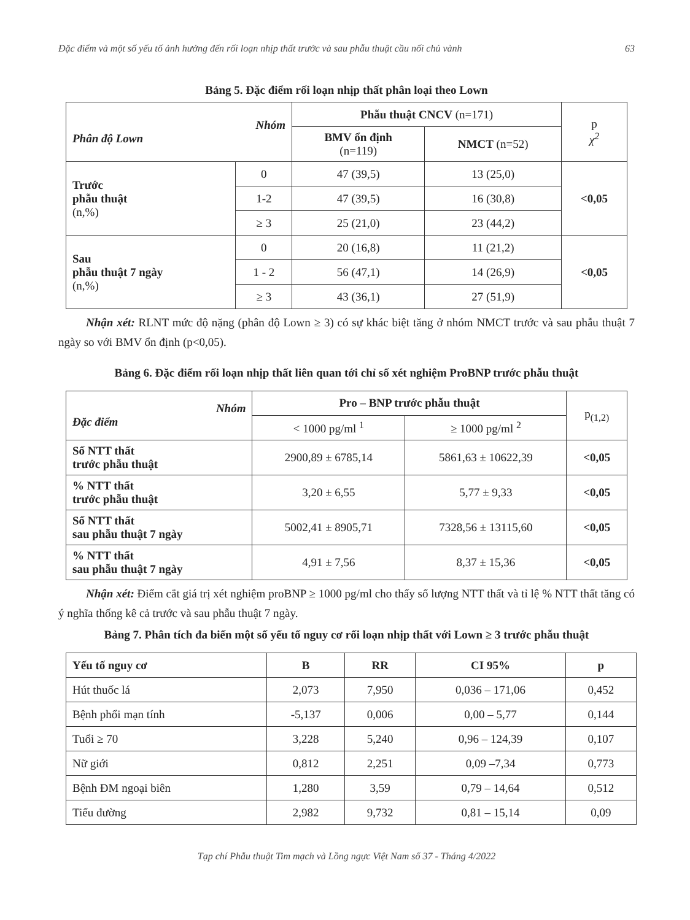Đặc điểm và một số yếu tố ảnh hưởng đến rối loạn nhịp thất trước và sau phẫu thuật cầu nối chủ vành 63
Bảng 5. Đặc điểm rối loạn nhịp thất phân loại theo Lown
| Nhóm Phân độ Lown | | Phẫu thuật CNCV (n=171) | | p χ<sup>2</sup> |
| | | BMV ổn định (n=119) | NMCT (n=52) | |
| Trước phẫu thuật (n,%) | 0 | 47 (39,5) | 13 (25,0) | <0,05 |
| | 1-2 | 47 (39,5) | 16 (30,8) | |
| | ≥ 3 | 25 (21,0) | 23 (44,2) | |
| Sau phẫu thuật 7 ngày (n,%) | 0 | 20 (16,8) | 11 (21,2) | <0,05 |
| | 1 - 2 | 56 (47,1) | 14 (26,9) | |
| | ≥ 3 | 43 (36,1) | 27 (51,9) | |
Nhận xét: RLNT mức độ nặng (phân độ Lown ≥ 3) có sự khác biệt tăng ở nhóm NMCT trước và sau phẫu thuật 7 ngày so với BMV ổn định (p<0,05).
Bảng 6. Đặc điểm rối loạn nhịp thất liên quan tới chỉ số xét nghiệm ProBNP trước phẫu thuật
| Nhóm Đặc điểm | Pro – BNP trước phẫu thuật | | p<sub>(1,2)</sub> |
| | < 1000 pg/ml <sup>1</sup> | ≥ 1000 pg/ml <sup>2</sup> | |
| Số NTT thất trước phẫu thuật | 2900,89 ± 6785,14 | 5861,63 ± 10622,39 | <0,05 |
| % NTT thất trước phẫu thuật | 3,20 ± 6,55 | 5,77 ± 9,33 | <0,05 |
| Số NTT thất sau phẫu thuật 7 ngày | 5002,41 ± 8905,71 | 7328,56 ± 13115,60 | <0,05 |
| % NTT thất sau phẫu thuật 7 ngày | 4,91 ± 7,56 | 8,37 ± 15,36 | <0,05 |
Nhận xét: Điểm cắt giá trị xét nghiệm proBNP ≥ 1000 pg/ml cho thấy số lượng NTT thất và tỉ lệ % NTT thất tăng có ý nghĩa thống kê cả trước và sau phẫu thuật 7 ngày.
Bảng 7. Phân tích đa biến một số yếu tố nguy cơ rối loạn nhịp thất với Lown ≥ 3 trước phẫu thuật
| Yếu tố nguy cơ | B | RR | CI 95% | p |
| --- | --- | --- | --- | --- |
| Hút thuốc lá | 2,073 | 7,950 | 0,036 – 171,06 | 0,452 |
| Bệnh phổi mạn tính | -5,137 | 0,006 | 0,00 – 5,77 | 0,144 |
| Tuổi ≥ 70 | 3,228 | 5,240 | 0,96 – 124,39 | 0,107 |
| Nữ giới | 0,812 | 2,251 | 0,09 –7,34 | 0,773 |
| Bệnh ĐM ngoại biên | 1,280 | 3,59 | 0,79 – 14,64 | 0,512 |
| Tiểu đường | 2,982 | 9,732 | 0,81 – 15,14 | 0,09 |
Tạp chí Phẫu thuật Tim mạch và Lồng ngực Việt Nam số 37 - Tháng 4/2022